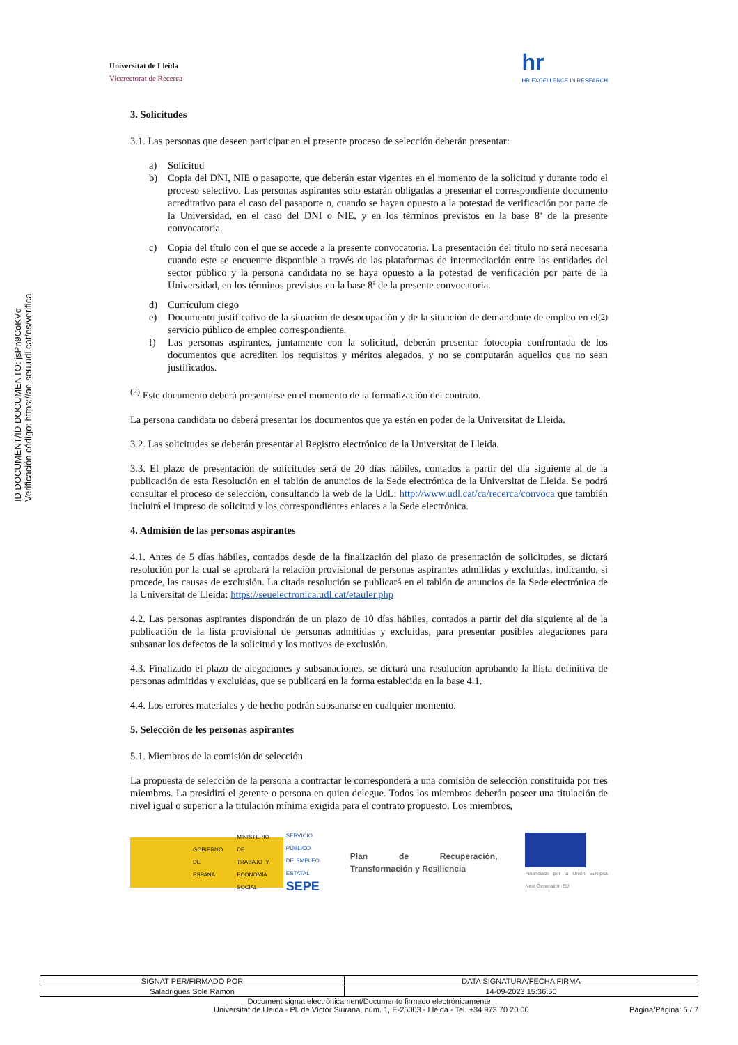ID DOCUMENT/ID DOCUMENTO: jsPn9CoKVq
Verificación código: https://ae-seu.udl.cat/es/verifica
Universitat de Lleida
Vicerectorat de Recerca
hr
HR EXCELLENCE IN RESEARCH
3. Solicitudes
3.1. Las personas que deseen participar en el presente proceso de selección deberán presentar:
a) Solicitud
b) Copia del DNI, NIE o pasaporte, que deberán estar vigentes en el momento de la solicitud y durante todo el proceso selectivo. Las personas aspirantes solo estarán obligadas a presentar el correspondiente documento acreditativo para el caso del pasaporte o, cuando se hayan opuesto a la potestad de verificación por parte de la Universidad, en el caso del DNI o NIE, y en los términos previstos en la base 8ª de la presente convocatoria.
c) Copia del título con el que se accede a la presente convocatoria. La presentación del título no será necesaria cuando este se encuentre disponible a través de las plataformas de intermediación entre las entidades del sector público y la persona candidata no se haya opuesto a la potestad de verificación por parte de la Universidad, en los términos previstos en la base 8ª de la presente convocatoria.
d) Currículum ciego
e) Documento justificativo de la situación de desocupación y de la situación de demandante de empleo en el servicio público de empleo correspondiente. <sup>(2)</sup>
f) Las personas aspirantes, juntamente con la solicitud, deberán presentar fotocopia confrontada de los documentos que acrediten los requisitos y méritos alegados, y no se computarán aquellos que no sean justificados.
<sup>(2)</sup> Este documento deberá presentarse en el momento de la formalización del contrato.
La persona candidata no deberá presentar los documentos que ya estén en poder de la Universitat de Lleida.
3.2. Las solicitudes se deberán presentar al Registro electrónico de la Universitat de Lleida.
3.3. El plazo de presentación de solicitudes será de 20 días hábiles, contados a partir del día siguiente al de la publicación de esta Resolución en el tablón de anuncios de la Sede electrónica de la Universitat de Lleida. Se podrá consultar el proceso de selección, consultando la web de la UdL: http://www.udl.cat/ca/recerca/convoca que también incluirá el impreso de solicitud y los correspondientes enlaces a la Sede electrónica.
4. Admisión de las personas aspirantes
4.1. Antes de 5 días hábiles, contados desde de la finalización del plazo de presentación de solicitudes, se dictará resolución por la cual se aprobará la relación provisional de personas aspirantes admitidas y excluidas, indicando, si procede, las causas de exclusión. La citada resolución se publicará en el tablón de anuncios de la Sede electrónica de la Universitat de Lleida: https://seuelectronica.udl.cat/etauler.php
4.2. Las personas aspirantes dispondrán de un plazo de 10 días hábiles, contados a partir del día siguiente al de la publicación de la lista provisional de personas admitidas y excluidas, para presentar posibles alegaciones para subsanar los defectos de la solicitud y los motivos de exclusión.
4.3. Finalizado el plazo de alegaciones y subsanaciones, se dictará una resolución aprobando la llista definitiva de personas admitidas y excluidas, que se publicará en la forma establecida en la base 4.1.
4.4. Los errores materiales y de hecho podrán subsanarse en cualquier momento.
5. Selección de les personas aspirantes
5.1. Miembros de la comisión de selección
La propuesta de selección de la persona a contractar le corresponderá a una comisión de selección constituida por tres miembros. La presidirá el gerente o persona en quien delegue. Todos los miembros deberán poseer una titulación de nivel igual o superior a la titulación mínima exigida para el contrato propuesto. Los miembros,
GOBIERNO DE ESPAÑA MINISTERIO DE TRABAJO Y ECONOMÍA SOCIAL SERVICIO PÚBLICO DE EMPLEO ESTATAL SEPE
Plan de Recuperación, Transformación y Resiliencia
Financiado por la Unión Europea Next Generation EU
| SIGNAT PER/FIRMADO POR | DATA SIGNATURA/FECHA FIRMA |
| --- | --- |
| Saladrigues Sole Ramon | 14-09-2023 15:36:50 |
Document signat electrònicament/Documento firmado electrónicamente
Universitat de Lleida - Pl. de Víctor Siurana, núm. 1, E-25003 - Lleida - Tel. +34 973 70 20 00 Pàgina/Página: 5 / 7